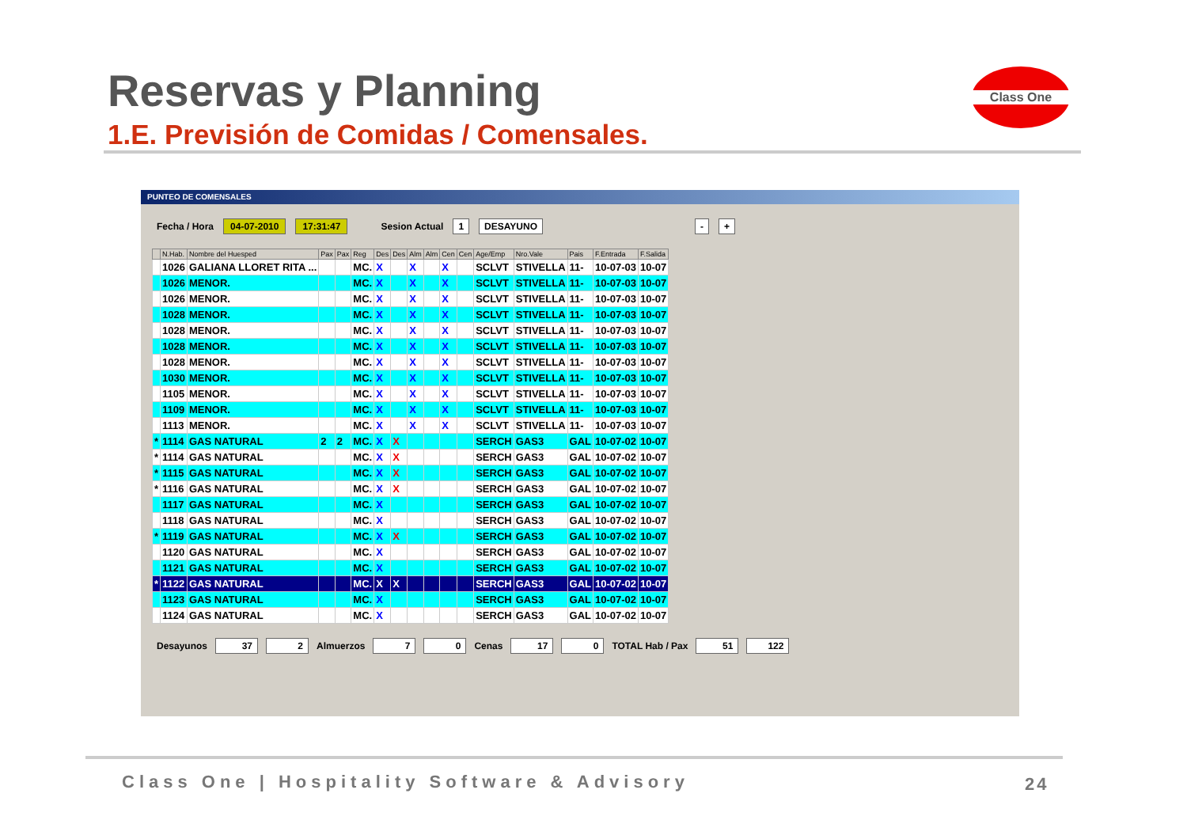Reservas y Planning
1.E. Previsión de Comidas / Comensales.
Class One
PUNTEO DE COMENSALES
Fecha / Hora 04-07-2010 17:31:47 Sesion Actual 1 DESAYUNO - +
| | N.Hab. | Nombre del Huesped | Pax | Pax | Reg | Des | Des | Alm | Alm | Cen | Cen | Age/Emp | Nro.Vale | Pais | F.Entrada | F.Salida |
| --- | --- | --- | --- | --- | --- | --- | --- | --- | --- | --- | --- | --- | --- | --- | --- | --- |
| | 1026 | GALIANA LLORET RITA ... | | | MC. | X | | X | | X | | SCLVT | STIVELLA | 11- | 10-07-03 | 10-07 |
| | 1026 | MENOR. | | | MC. | X | | X | | X | | SCLVT | STIVELLA | 11- | 10-07-03 | 10-07 |
| | 1026 | MENOR. | | | MC. | X | | X | | X | | SCLVT | STIVELLA | 11- | 10-07-03 | 10-07 |
| | 1028 | MENOR. | | | MC. | X | | X | | X | | SCLVT | STIVELLA | 11- | 10-07-03 | 10-07 |
| | 1028 | MENOR. | | | MC. | X | | X | | X | | SCLVT | STIVELLA | 11- | 10-07-03 | 10-07 |
| | 1028 | MENOR. | | | MC. | X | | X | | X | | SCLVT | STIVELLA | 11- | 10-07-03 | 10-07 |
| | 1028 | MENOR. | | | MC. | X | | X | | X | | SCLVT | STIVELLA | 11- | 10-07-03 | 10-07 |
| | 1030 | MENOR. | | | MC. | X | | X | | X | | SCLVT | STIVELLA | 11- | 10-07-03 | 10-07 |
| | 1105 | MENOR. | | | MC. | X | | X | | X | | SCLVT | STIVELLA | 11- | 10-07-03 | 10-07 |
| | 1109 | MENOR. | | | MC. | X | | X | | X | | SCLVT | STIVELLA | 11- | 10-07-03 | 10-07 |
| | 1113 | MENOR. | | | MC. | X | | X | | X | | SCLVT | STIVELLA | 11- | 10-07-03 | 10-07 |
| * | 1114 | GAS NATURAL | 2 | 2 | MC. | X | X | | | | | SERCH | GAS3 | GAL | 10-07-02 | 10-07 |
| * | 1114 | GAS NATURAL | | | MC. | X | X | | | | | SERCH | GAS3 | GAL | 10-07-02 | 10-07 |
| * | 1115 | GAS NATURAL | | | MC. | X | X | | | | | SERCH | GAS3 | GAL | 10-07-02 | 10-07 |
| * | 1116 | GAS NATURAL | | | MC. | X | X | | | | | SERCH | GAS3 | GAL | 10-07-02 | 10-07 |
| | 1117 | GAS NATURAL | | | MC. | X | | | | | | SERCH | GAS3 | GAL | 10-07-02 | 10-07 |
| | 1118 | GAS NATURAL | | | MC. | X | | | | | | SERCH | GAS3 | GAL | 10-07-02 | 10-07 |
| * | 1119 | GAS NATURAL | | | MC. | X | X | | | | | SERCH | GAS3 | GAL | 10-07-02 | 10-07 |
| | 1120 | GAS NATURAL | | | MC. | X | | | | | | SERCH | GAS3 | GAL | 10-07-02 | 10-07 |
| | 1121 | GAS NATURAL | | | MC. | X | | | | | | SERCH | GAS3 | GAL | 10-07-02 | 10-07 |
| * | 1122 | GAS NATURAL | | | MC. | X | X | | | | | SERCH | GAS3 | GAL | 10-07-02 | 10-07 |
| | 1123 | GAS NATURAL | | | MC. | X | | | | | | SERCH | GAS3 | GAL | 10-07-02 | 10-07 |
| | 1124 | GAS NATURAL | | | MC. | X | | | | | | SERCH | GAS3 | GAL | 10-07-02 | 10-07 |
Desayunos 37 2 Almuerzos 7 0 Cenas 17 0 TOTAL Hab / Pax 51 122
Class One | Hospitality Software & Advisory
24